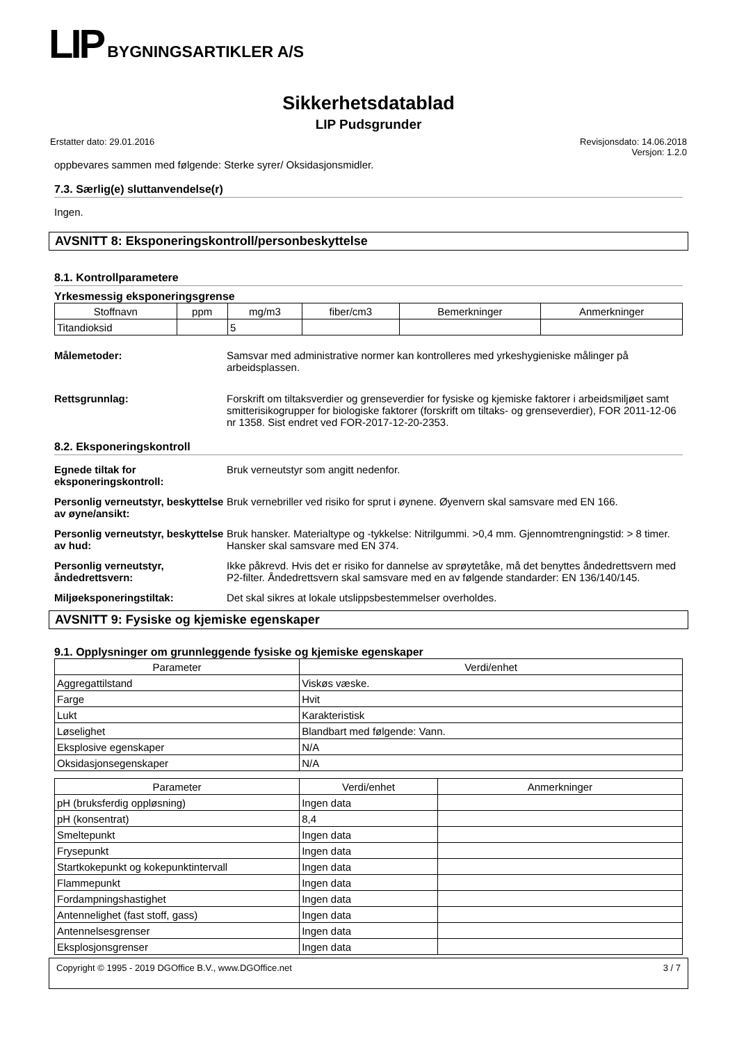LIP BYGNINGSARTIKLER A/S
Sikkerhetsdatablad
LIP Pudsgrunder
Erstatter dato: 29.01.2016 Revisjonsdato: 14.06.2018
Versjon: 1.2.0
oppbevares sammen med følgende: Sterke syrer/ Oksidasjonsmidler.
7.3. Særlig(e) sluttanvendelse(r)
Ingen.
AVSNITT 8: Eksponeringskontroll/personbeskyttelse
8.1. Kontrollparametere
Yrkesmessig eksponeringsgrense
| Stoffnavn | ppm | mg/m3 | fiber/cm3 | Bemerkninger | Anmerkninger |
| --- | --- | --- | --- | --- | --- |
| Titandioksid | | 5 | | | |
Målemetoder: Samsvar med administrative normer kan kontrolleres med yrkeshygieniske målinger på arbeidsplassen.
Rettsgrunnlag: Forskrift om tiltaksverdier og grenseverdier for fysiske og kjemiske faktorer i arbeidsmiljøet samt smitterisikogrupper for biologiske faktorer (forskrift om tiltaks- og grenseverdier), FOR 2011-12-06 nr 1358. Sist endret ved FOR-2017-12-20-2353.
8.2. Eksponeringskontroll
Egnede tiltak for eksponeringskontroll:
Bruk verneutstyr som angitt nedenfor.
Personlig verneutstyr, beskyttelse av øyne/ansikt:
Bruk vernebriller ved risiko for sprut i øynene. Øyenvern skal samsvare med EN 166.
Personlig verneutstyr, beskyttelse av hud:
Bruk hansker. Materialtype og -tykkelse: Nitrilgummi. >0,4 mm. Gjennomtrengningstid: > 8 timer. Hansker skal samsvare med EN 374.
Personlig verneutstyr, åndedrettsvern:
Ikke påkrevd. Hvis det er risiko for dannelse av sprøytetåke, må det benyttes åndedrettsvern med P2-filter. Åndedrettsvern skal samsvare med en av følgende standarder: EN 136/140/145.
Miljøeksponeringstiltak: Det skal sikres at lokale utslippsbestemmelser overholdes.
AVSNITT 9: Fysiske og kjemiske egenskaper
9.1. Opplysninger om grunnleggende fysiske og kjemiske egenskaper
| Parameter | Verdi/enhet |
| --- | --- |
| Aggregattilstand | Viskøs væske. |
| Farge | Hvit |
| Lukt | Karakteristisk |
| Løselighet | Blandbart med følgende: Vann. |
| Eksplosive egenskaper | N/A |
| Oksidasjonsegenskaper | N/A |
| Parameter | Verdi/enhet | Anmerkninger |
| --- | --- | --- |
| pH (bruksferdig oppløsning) | Ingen data | |
| pH (konsentrat) | 8,4 | |
| Smeltepunkt | Ingen data | |
| Frysepunkt | Ingen data | |
| Startkokepunkt og kokepunktintervall | Ingen data | |
| Flammepunkt | Ingen data | |
| Fordampningshastighet | Ingen data | |
| Antennelighet (fast stoff, gass) | Ingen data | |
| Antennelsesgrenser | Ingen data | |
| Eksplosjonsgrenser | Ingen data | |
Copyright © 1995 - 2019 DGOffice B.V., www.DGOffice.net 3 / 7